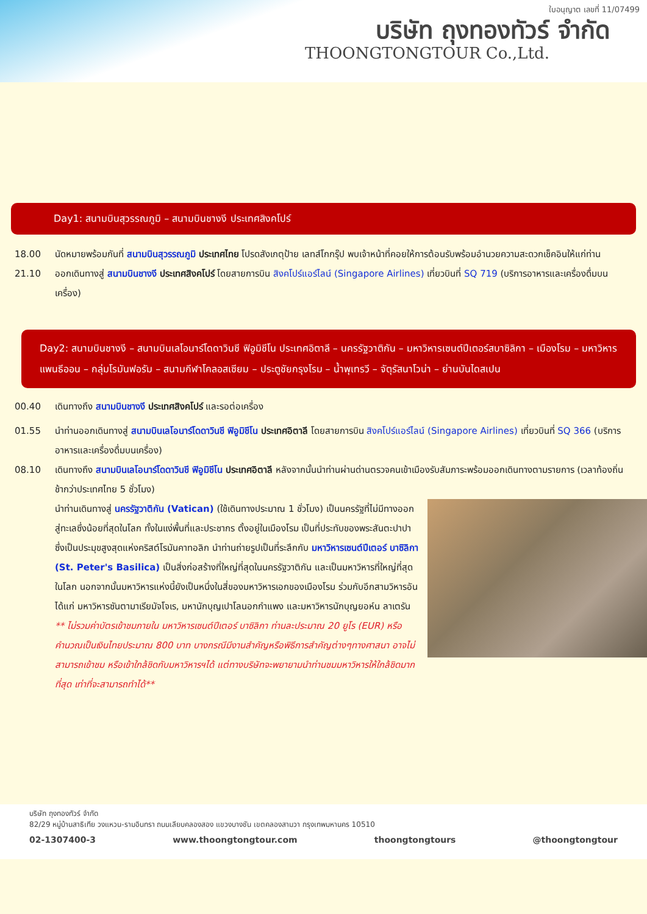ใบอนุญาต เลขที่ 11/07499
บริษัท ถุงทองทัวร์ จำกัด
THOONGTONGTOUR Co.,Ltd.
Day1: สนามบินสุวรรณภูมิ – สนามบินชางงี ประเทศสิงคโปร์
18.00 นัดหมายพร้อมกันที่ สนามบินสุวรรณภูมิ ประเทศไทย โปรดสังเกตุป้าย เลทส์โกกรุ๊ป พบเจ้าหน้าที่คอยให้การต้อนรับพร้อมอำนวยความสะดวกเช็คอินให้แก่ท่าน
21.10 ออกเดินทางสู่ สนามบินชางงี ประเทศสิงคโปร์ โดยสายการบิน สิงคโปร์แอร์ไลน์ (Singapore Airlines) เที่ยวบินที่ SQ 719 (บริการอาหารและเครื่องดื่มบนเครื่อง)
Day2: สนามบินชางงี – สนามบินเลโอนาร์โดดาวินชี ฟิอูมิชีโน ประเทศอิตาลี – นครรัฐวาติกัน – มหาวิหารเซนต์ปีเตอร์สบาซิลิกา – เมืองโรม – มหาวิหารแพนธีออน – กลุ่มโรมันฟอรัม – สนามกีฬาโคลอสเซียม – ประตูชัยกรุงโรม – น้ำพุเทรวี – จัตุรัสนาโวน่า – ย่านบันไดสเปน
00.40 เดินทางถึง สนามบินชางงี ประเทศสิงคโปร์ และรอต่อเครื่อง
01.55 นำท่านออกเดินทางสู่ สนามบินเลโอนาร์โดดาวินชี ฟิอูมิชีโน ประเทศอิตาลี โดยสายการบิน สิงคโปร์แอร์ไลน์ (Singapore Airlines) เที่ยวบินที่ SQ 366 (บริการอาหารและเครื่องดื่มบนเครื่อง)
08.10 เดินทางถึง สนามบินเลโอนาร์โดดาวินชี ฟิอูมิชีโน ประเทศอิตาลี หลังจากนั้นนำท่านผ่านด่านตรวจคนเข้าเมืองรับสัมภาระพร้อมออกเดินทางตามรายการ (เวลาท้องถิ่นช้ากว่าประเทศไทย 5 ชั่วโมง)
นำท่านเดินทางสู่ นครรัฐวาติกัน (Vatican) (ใช้เดินทางประมาณ 1 ชั่วโมง) เป็นนครรัฐที่ไม่มีทางออกสู่ทะเลซึ่งน้อยที่สุดในโลก ทั้งในแง่พื้นที่และประชากร ตั้งอยู่ในเมืองโรม เป็นที่ประทับของพระสันตะปาปา ซึ่งเป็นประมุขสูงสุดแห่งคริสต์โรมันคาทอลิก นำท่านถ่ายรูปเป็นที่ระลึกกับ มหาวิหารเซนต์ปีเตอร์ บาซิลิกา (St. Peter's Basilica) เป็นสิ่งก่อสร้างที่ใหญ่ที่สุดในนครรัฐวาติกัน และเป็นมหาวิหารที่ใหญ่ที่สุดในโลก นอกจากนั้นมหาวิหารแห่งนี้ยังเป็นหนึ่งในสี่ของมหาวิหารเอกของเมืองโรม ร่วมกับอีกสามวิหารอันได้แก่ มหาวิหารซันตามาเรียมัจโจเร, มหานักบุญเปาโลนอกกำแพง และมหาวิหารนักบุญยอห์น ลาเตรัน ** ไม่รวมค่าบัตรเข้าชมภายใน มหาวิหารเซนต์ปีเตอร์ บาซิลิกา ท่านละประมาณ 20 ยูโร (EUR) หรือคำนวณเป็นเงินไทยประมาณ 800 บาท บางกรณีมีงานสำคัญหรือพิธีการสำคัญต่างๆทางศาสนา อาจไม่สามารถเข้าชม หรือเข้าใกล้ชิดกับมหาวิหารฯได้ แต่ทางบริษัทจะพยายามนำท่านชมมหาวิหารให้ใกล้ชิดมากที่สุด เท่าที่จะสามารถทำได้**
บริษัท ถุงทองทัวร์ จำกัด
82/29 หมู่บ้านสาธิเทีย วงแหวน-รามอินทรา ถนนเลียบคลองสอง แขวงบางชัน เขตคลองสามวา กรุงเทพมหานคร 10510
02-1307400-3 www.thoongtongtour.com thoongtongtours @thoongtongtour